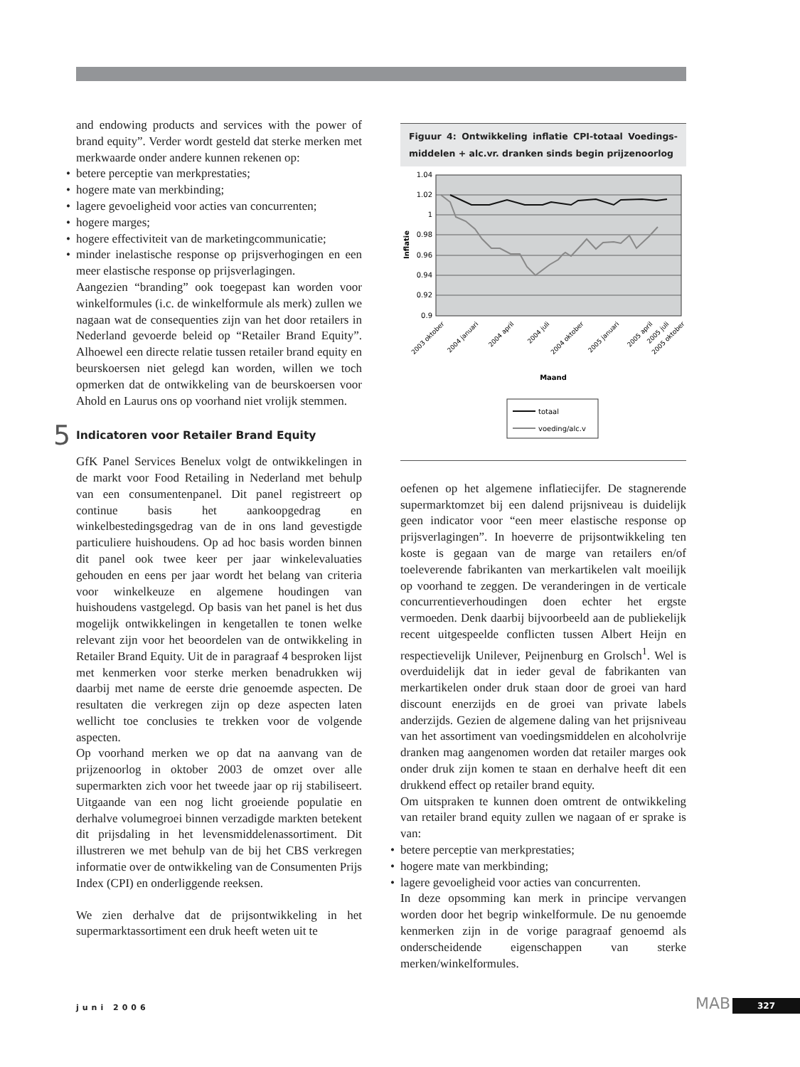and endowing products and services with the power of brand equity”. Verder wordt gesteld dat sterke merken met merkwaarde onder andere kunnen rekenen op:
• betere perceptie van merkprestaties;
• hogere mate van merkbinding;
• lagere gevoeligheid voor acties van concurrenten;
• hogere marges;
• hogere effectiviteit van de marketingcommunicatie;
• minder inelastische response op prijsverhogingen en een meer elastische response op prijsverlagingen.
Aangezien “branding” ook toegepast kan worden voor winkelformules (i.c. de winkelformule als merk) zullen we nagaan wat de consequenties zijn van het door retailers in Nederland gevoerde beleid op “Retailer Brand Equity”. Alhoewel een directe relatie tussen retailer brand equity en beurskoersen niet gelegd kan worden, willen we toch opmerken dat de ontwikkeling van de beurskoersen voor Ahold en Laurus ons op voorhand niet vrolijk stemmen.
5 Indicatoren voor Retailer Brand Equity
GfK Panel Services Benelux volgt de ontwikkelingen in de markt voor Food Retailing in Nederland met behulp van een consumentenpanel. Dit panel registreert op continue basis het aankoopgedrag en winkelbestedingsgedrag van de in ons land gevestigde particuliere huishoudens. Op ad hoc basis worden binnen dit panel ook twee keer per jaar winkelevaluaties gehouden en eens per jaar wordt het belang van criteria voor winkelkeuze en algemene houdingen van huishoudens vastgelegd. Op basis van het panel is het dus mogelijk ontwikkelingen in kengetallen te tonen welke relevant zijn voor het beoordelen van de ontwikkeling in Retailer Brand Equity. Uit de in paragraaf 4 besproken lijst met kenmerken voor sterke merken benadrukken wij daarbij met name de eerste drie genoemde aspecten. De resultaten die verkregen zijn op deze aspecten laten wellicht toe conclusies te trekken voor de volgende aspecten.
Op voorhand merken we op dat na aanvang van de prijzenoorlog in oktober 2003 de omzet over alle supermarkten zich voor het tweede jaar op rij stabiliseert. Uitgaande van een nog licht groeiende populatie en derhalve volumegroei binnen verzadigde markten betekent dit prijsdaling in het levensmiddelenassortiment. Dit illustreren we met behulp van de bij het CBS verkregen informatie over de ontwikkeling van de Consumenten Prijs Index (CPI) en onderliggende reeksen.
We zien derhalve dat de prijsontwikkeling in het supermarktassortiment een druk heeft weten uit te
Figuur 4: Ontwikkeling inflatie CPI-totaal Voedings-middelen + alc.vr. dranken sinds begin prijzenoorlog
1.04
1.02
1
0.98
0.96
0.94
0.92
0.9
Inflatie
2003 oktober
2004 januari
2004 april
2004 juli
2004 oktober
2005 januari
2005 april
2005 juli
2005 oktober
Maand
totaal
voeding/alc.v
oefenen op het algemene inflatiecijfer. De stagnerende supermarktomzet bij een dalend prijsniveau is duidelijk geen indicator voor “een meer elastische response op prijsverlagingen”. In hoeverre de prijsontwikkeling ten koste is gegaan van de marge van retailers en/of toeleverende fabrikanten van merkartikelen valt moeilijk op voorhand te zeggen. De veranderingen in de verticale concurrentieverhoudingen doen echter het ergste vermoeden. Denk daarbij bijvoorbeeld aan de publiekelijk recent uitgespeelde conflicten tussen Albert Heijn en respectievelijk Unilever, Peijnenburg en Grolsch<sup>1</sup>. Wel is overduidelijk dat in ieder geval de fabrikanten van merkartikelen onder druk staan door de groei van hard discount enerzijds en de groei van private labels anderzijds. Gezien de algemene daling van het prijsniveau van het assortiment van voedingsmiddelen en alcoholvrije dranken mag aangenomen worden dat retailer marges ook onder druk zijn komen te staan en derhalve heeft dit een drukkend effect op retailer brand equity.
Om uitspraken te kunnen doen omtrent de ontwikkeling van retailer brand equity zullen we nagaan of er sprake is van:
• betere perceptie van merkprestaties;
• hogere mate van merkbinding;
• lagere gevoeligheid voor acties van concurrenten.
In deze opsomming kan merk in principe vervangen worden door het begrip winkelformule. De nu genoemde kenmerken zijn in de vorige paragraaf genoemd als onderscheidende eigenschappen van sterke merken/winkelformules.
juni 2006 MAB 327